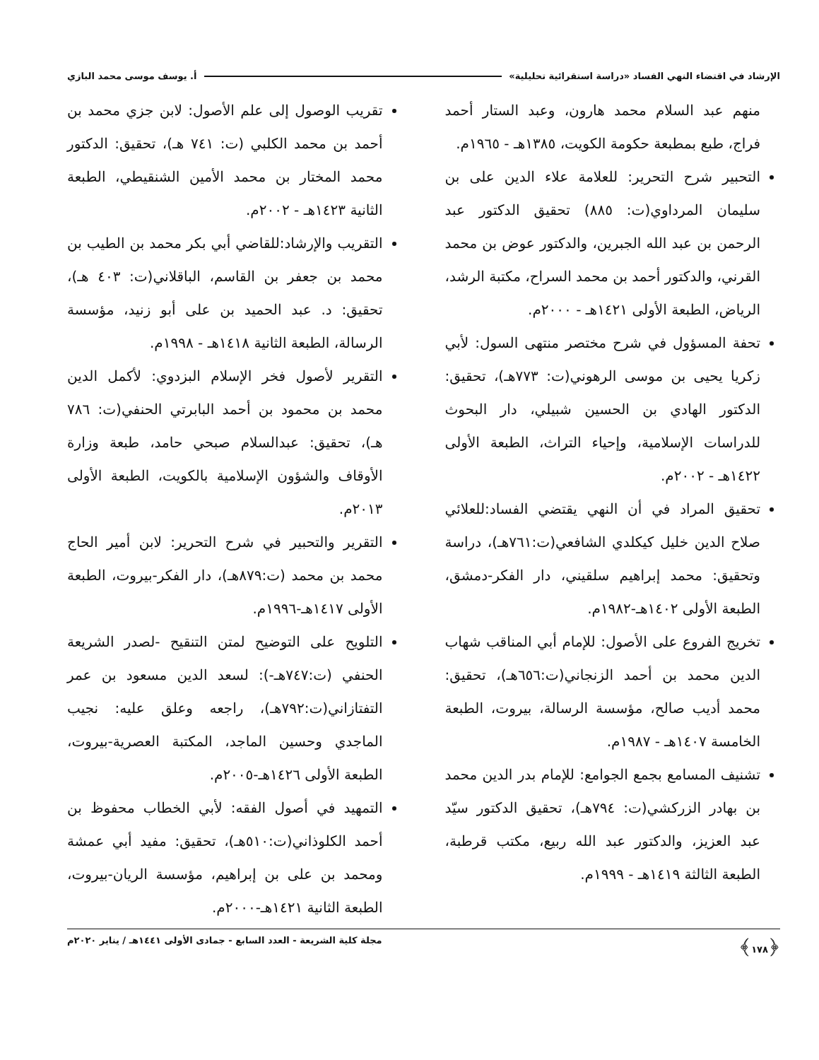الإرشاد في اقتضاء النهي الفساد «دراسة استقرائية تحليلية» أ. يوسف موسى محمد البازي
منهم عبد السلام محمد هارون، وعبد الستار أحمد فراج، طبع بمطبعة حكومة الكويت، ١٣٨٥هـ - ١٩٦٥م.
التحبير شرح التحرير: للعلامة علاء الدين على بن سليمان المرداوي(ت: ٨٨٥) تحقيق الدكتور عبد الرحمن بن عبد الله الجبرين، والدكتور عوض بن محمد القرني، والدكتور أحمد بن محمد السراح، مكتبة الرشد، الرياض، الطبعة الأولى ١٤٢١هـ - ٢٠٠٠م.
تحفة المسؤول في شرح مختصر منتهى السول: لأبي زكريا يحيى بن موسى الرهوني(ت: ٧٧٣هـ)، تحقيق: الدكتور الهادي بن الحسين شبيلي، دار البحوث للدراسات الإسلامية، وإحياء التراث، الطبعة الأولى ١٤٢٢هـ - ٢٠٠٢م.
تحقيق المراد في أن النهي يقتضي الفساد:للعلائي صلاح الدين خليل كيكلدي الشافعي(ت:٧٦١هـ)، دراسة وتحقيق: محمد إبراهيم سلقيني، دار الفكر-دمشق، الطبعة الأولى ١٤٠٢هـ-١٩٨٢م.
تخريج الفروع على الأصول: للإمام أبي المناقب شهاب الدين محمد بن أحمد الزنجاني(ت:٦٥٦هـ)، تحقيق: محمد أديب صالح، مؤسسة الرسالة، بيروت، الطبعة الخامسة ١٤٠٧هـ - ١٩٨٧م.
تشنيف المسامع بجمع الجوامع: للإمام بدر الدين محمد بن بهادر الزركشي(ت: ٧٩٤هـ)، تحقيق الدكتور سيّد عبد العزيز، والدكتور عبد الله ربيع، مكتب قرطبة، الطبعة الثالثة ١٤١٩هـ - ١٩٩٩م.
تقريب الوصول إلى علم الأصول: لابن جزي محمد بن أحمد بن محمد الكلبي (ت: ٧٤١ هـ)، تحقيق: الدكتور محمد المختار بن محمد الأمين الشنقيطي، الطبعة الثانية ١٤٢٣هـ - ٢٠٠٢م.
التقريب والإرشاد:للقاضي أبي بكر محمد بن الطيب بن محمد بن جعفر بن القاسم، الباقلاني(ت: ٤٠٣ هـ)، تحقيق: د. عبد الحميد بن على أبو زنيد، مؤسسة الرسالة، الطبعة الثانية ١٤١٨هـ - ١٩٩٨م.
التقرير لأصول فخر الإسلام البزدوي: لأكمل الدين محمد بن محمود بن أحمد البابرتي الحنفي(ت: ٧٨٦ هـ)، تحقيق: عبدالسلام صبحي حامد، طبعة وزارة الأوقاف والشؤون الإسلامية بالكويت، الطبعة الأولى ٢٠١٣م.
التقرير والتحبير في شرح التحرير: لابن أمير الحاج محمد بن محمد (ت:٨٧٩هـ)، دار الفكر-بيروت، الطبعة الأولى ١٤١٧هـ-١٩٩٦م.
التلويح على التوضيح لمتن التنقيح -لصدر الشريعة الحنفي (ت:٧٤٧هـ-): لسعد الدين مسعود بن عمر التفتازاني(ت:٧٩٢هـ)، راجعه وعلق عليه: نجيب الماجدي وحسين الماجد، المكتبة العصرية-بيروت، الطبعة الأولى ١٤٢٦هـ-٢٠٠٥م.
التمهيد في أصول الفقه: لأبي الخطاب محفوظ بن أحمد الكلوذاني(ت:٥١٠هـ)، تحقيق: مفيد أبي عمشة ومحمد بن على بن إبراهيم، مؤسسة الريان-بيروت، الطبعة الثانية ١٤٢١هـ-٢٠٠٠م.
﴿١٧٨﴾ مجلة كلية الشريعة - العدد السابع - جمادى الأولى ١٤٤١هـ / يناير ٢٠٢٠م